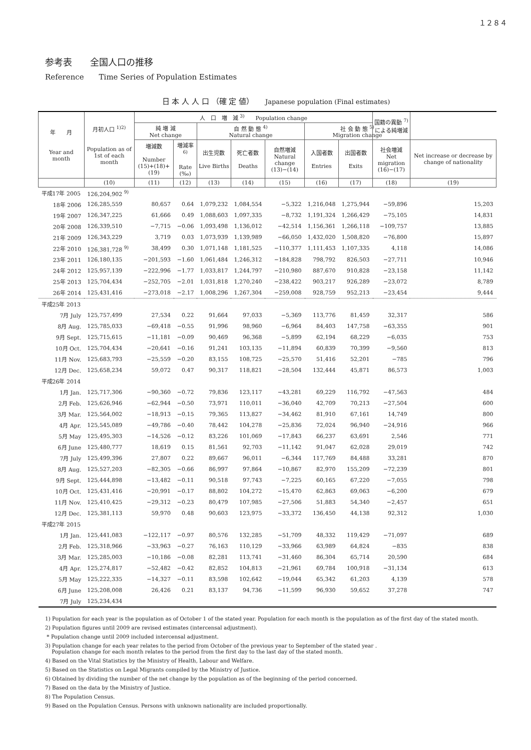１２８４
参考表　　全国人口の推移
Reference　　Time Series of Population Estimates
日 本 人 人 口 （確 定 値）　　Japanese population (Final estimates)
| 年 月 Year and month | 月初人口 <sup>1)2)</sup> Population as of 1st of each month | 人 口 増 減 <sup>3)</sup> Population change | | | | | | | 国籍の異動 <sup>7)</sup> による純増減 | |
| --- | --- | --- | --- | --- | --- | --- | --- | --- | --- | --- |
| | | 純 増 減 Net change | | 自 然 動 態 <sup>4)</sup> Natural change | | | 社 会 動 態 <sup>5)</sup> Migration change | | | |
| | | 増減数 Number (15)+(18)+(19) | 増減率<sup>6)</sup> Rate (‰) | 出生児数 Live Births | 死亡者数 Deaths | 自然増減 Natural change (13)−(14) | 入国者数 Entries | 出国者数 Exits | 社会増減 Net migration (16)−(17) | Net increase or decrease by change of nationality |
| | (10) | (11) | (12) | (13) | (14) | (15) | (16) | (17) | (18) | (19) |
| 平成17年 2005 | 126,204,902 <sup>9)</sup> | | | | | | | | | |
| 18年 2006 | 126,285,559 | 80,657 | 0.64 | 1,079,232 | 1,084,554 | −5,322 | 1,216,048 | 1,275,944 | −59,896 | 15,203 |
| 19年 2007 | 126,347,225 | 61,666 | 0.49 | 1,088,603 | 1,097,335 | −8,732 | 1,191,324 | 1,266,429 | −75,105 | 14,831 |
| 20年 2008 | 126,339,510 | −7,715 | −0.06 | 1,093,498 | 1,136,012 | −42,514 | 1,156,361 | 1,266,118 | −109,757 | 13,885 |
| 21年 2009 | 126,343,229 | 3,719 | 0.03 | 1,073,939 | 1,139,989 | −66,050 | 1,432,020 | 1,508,820 | −76,800 | 15,897 |
| 22年 2010 | 126,381,728 <sup>9)</sup> | 38,499 | 0.30 | 1,071,148 | 1,181,525 | −110,377 | 1,111,453 | 1,107,335 | 4,118 | 14,086 |
| 23年 2011 | 126,180,135 | −201,593 | −1.60 | 1,061,484 | 1,246,312 | −184,828 | 798,792 | 826,503 | −27,711 | 10,946 |
| 24年 2012 | 125,957,139 | −222,996 | −1.77 | 1,033,817 | 1,244,797 | −210,980 | 887,670 | 910,828 | −23,158 | 11,142 |
| 25年 2013 | 125,704,434 | −252,705 | −2.01 | 1,031,818 | 1,270,240 | −238,422 | 903,217 | 926,289 | −23,072 | 8,789 |
| 26年 2014 | 125,431,416 | −273,018 | −2.17 | 1,008,296 | 1,267,304 | −259,008 | 928,759 | 952,213 | −23,454 | 9,444 |
| 平成25年 2013 | | | | | | | | | | |
| 7月 July | 125,757,499 | 27,534 | 0.22 | 91,664 | 97,033 | −5,369 | 113,776 | 81,459 | 32,317 | 586 |
| 8月 Aug. | 125,785,033 | −69,418 | −0.55 | 91,996 | 98,960 | −6,964 | 84,403 | 147,758 | −63,355 | 901 |
| 9月 Sept. | 125,715,615 | −11,181 | −0.09 | 90,469 | 96,368 | −5,899 | 62,194 | 68,229 | −6,035 | 753 |
| 10月 Oct. | 125,704,434 | −20,641 | −0.16 | 91,241 | 103,135 | −11,894 | 60,839 | 70,399 | −9,560 | 813 |
| 11月 Nov. | 125,683,793 | −25,559 | −0.20 | 83,155 | 108,725 | −25,570 | 51,416 | 52,201 | −785 | 796 |
| 12月 Dec. | 125,658,234 | 59,072 | 0.47 | 90,317 | 118,821 | −28,504 | 132,444 | 45,871 | 86,573 | 1,003 |
| 平成26年 2014 | | | | | | | | | | |
| 1月 Jan. | 125,717,306 | −90,360 | −0.72 | 79,836 | 123,117 | −43,281 | 69,229 | 116,792 | −47,563 | 484 |
| 2月 Feb. | 125,626,946 | −62,944 | −0.50 | 73,971 | 110,011 | −36,040 | 42,709 | 70,213 | −27,504 | 600 |
| 3月 Mar. | 125,564,002 | −18,913 | −0.15 | 79,365 | 113,827 | −34,462 | 81,910 | 67,161 | 14,749 | 800 |
| 4月 Apr. | 125,545,089 | −49,786 | −0.40 | 78,442 | 104,278 | −25,836 | 72,024 | 96,940 | −24,916 | 966 |
| 5月 May | 125,495,303 | −14,526 | −0.12 | 83,226 | 101,069 | −17,843 | 66,237 | 63,691 | 2,546 | 771 |
| 6月 June | 125,480,777 | 18,619 | 0.15 | 81,561 | 92,703 | −11,142 | 91,047 | 62,028 | 29,019 | 742 |
| 7月 July | 125,499,396 | 27,807 | 0.22 | 89,667 | 96,011 | −6,344 | 117,769 | 84,488 | 33,281 | 870 |
| 8月 Aug. | 125,527,203 | −82,305 | −0.66 | 86,997 | 97,864 | −10,867 | 82,970 | 155,209 | −72,239 | 801 |
| 9月 Sept. | 125,444,898 | −13,482 | −0.11 | 90,518 | 97,743 | −7,225 | 60,165 | 67,220 | −7,055 | 798 |
| 10月 Oct. | 125,431,416 | −20,991 | −0.17 | 88,802 | 104,272 | −15,470 | 62,863 | 69,063 | −6,200 | 679 |
| 11月 Nov. | 125,410,425 | −29,312 | −0.23 | 80,479 | 107,985 | −27,506 | 51,883 | 54,340 | −2,457 | 651 |
| 12月 Dec. | 125,381,113 | 59,970 | 0.48 | 90,603 | 123,975 | −33,372 | 136,450 | 44,138 | 92,312 | 1,030 |
| 平成27年 2015 | | | | | | | | | | |
| 1月 Jan. | 125,441,083 | −122,117 | −0.97 | 80,576 | 132,285 | −51,709 | 48,332 | 119,429 | −71,097 | 689 |
| 2月 Feb. | 125,318,966 | −33,963 | −0.27 | 76,163 | 110,129 | −33,966 | 63,989 | 64,824 | −835 | 838 |
| 3月 Mar. | 125,285,003 | −10,186 | −0.08 | 82,281 | 113,741 | −31,460 | 86,304 | 65,714 | 20,590 | 684 |
| 4月 Apr. | 125,274,817 | −52,482 | −0.42 | 82,852 | 104,813 | −21,961 | 69,784 | 100,918 | −31,134 | 613 |
| 5月 May | 125,222,335 | −14,327 | −0.11 | 83,598 | 102,642 | −19,044 | 65,342 | 61,203 | 4,139 | 578 |
| 6月 June | 125,208,008 | 26,426 | 0.21 | 83,137 | 94,736 | −11,599 | 96,930 | 59,652 | 37,278 | 747 |
| 7月 July | 125,234,434 | | | | | | | | | |
1) Population for each year is the population as of October 1 of the stated year. Population for each month is the population as of the first day of the stated month.
2) Population figures until 2009 are revised estimates (intercensal adjustment).
* Population change until 2009 included intercensal adjustment.
3) Population change for each year relates to the period from October of the previous year to September of the stated year .
Population change for each month relates to the period from the first day to the last day of the stated month.
4) Based on the Vital Statistics by the Ministry of Health, Labour and Welfare.
5) Based on the Statistics on Legal Migrants compiled by the Ministry of Justice.
6) Obtained by dividing the number of the net change by the population as of the beginning of the period concerned.
7) Based on the data by the Ministry of Justice.
8) The Population Census.
9) Based on the Population Census. Persons with unknown nationality are included proportionally.